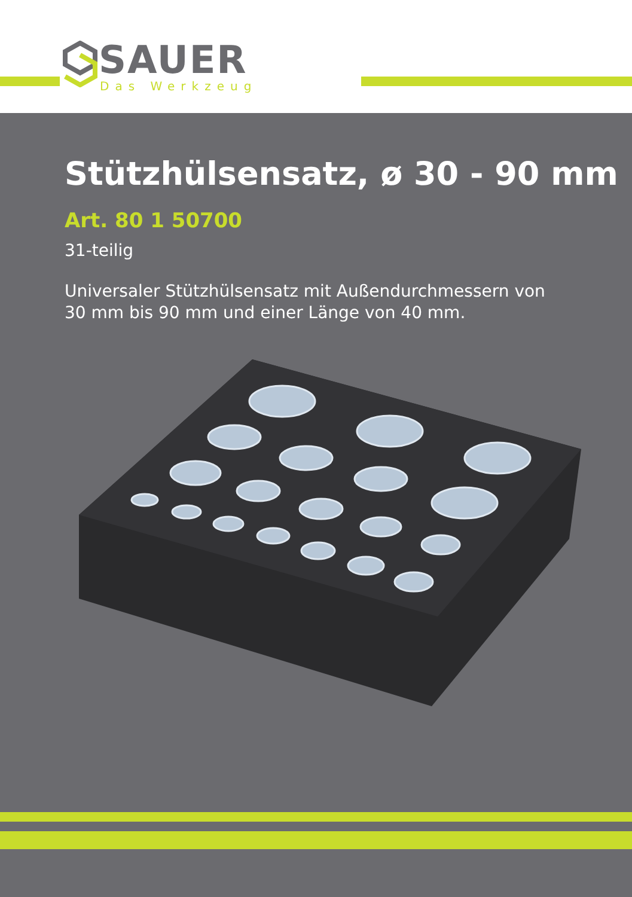SAUER
Das Werkzeug
Stützhülsensatz, ø 30 - 90 mm
Art. 80 1 50700
31-teilig
Universaler Stützhülsensatz mit Außendurchmessern von
30 mm bis 90 mm und einer Länge von 40 mm.